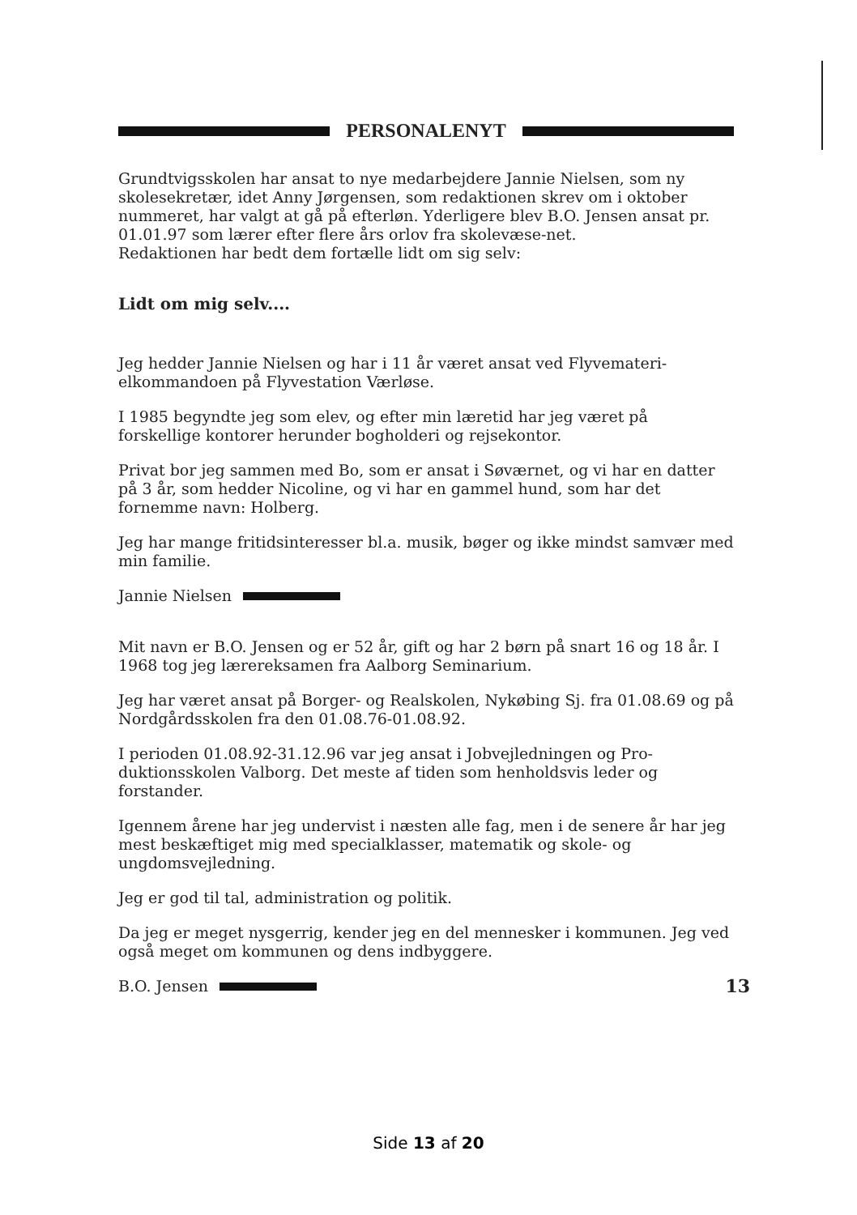PERSONALENYT
Grundtvigsskolen har ansat to nye medarbejdere Jannie Nielsen, som ny skolesekretær, idet Anny Jørgensen, som redaktionen skrev om i oktober nummeret, har valgt at gå på efterløn. Yderligere blev B.O. Jensen ansat pr. 01.01.97 som lærer efter flere års orlov fra skolevæse-net.
Redaktionen har bedt dem fortælle lidt om sig selv:
Lidt om mig selv....
Jeg hedder Jannie Nielsen og har i 11 år været ansat ved Flyvemateri-elkommandoen på Flyvestation Værløse.
I 1985 begyndte jeg som elev, og efter min læretid har jeg været på forskellige kontorer herunder bogholderi og rejsekontor.
Privat bor jeg sammen med Bo, som er ansat i Søværnet, og vi har en datter på 3 år, som hedder Nicoline, og vi har en gammel hund, som har det fornemme navn: Holberg.
Jeg har mange fritidsinteresser bl.a. musik, bøger og ikke mindst samvær med min familie.
Jannie Nielsen
Mit navn er B.O. Jensen og er 52 år, gift og har 2 børn på snart 16 og 18 år. I 1968 tog jeg lærereksamen fra Aalborg Seminarium.
Jeg har været ansat på Borger- og Realskolen, Nykøbing Sj. fra 01.08.69 og på Nordgårdsskolen fra den 01.08.76-01.08.92.
I perioden 01.08.92-31.12.96 var jeg ansat i Jobvejledningen og Pro-duktionsskolen Valborg. Det meste af tiden som henholdsvis leder og forstander.
Igennem årene har jeg undervist i næsten alle fag, men i de senere år har jeg mest beskæftiget mig med specialklasser, matematik og skole- og ungdomsvejledning.
Jeg er god til tal, administration og politik.
Da jeg er meget nysgerrig, kender jeg en del mennesker i kommunen. Jeg ved også meget om kommunen og dens indbyggere.
B.O. Jensen 13
Side 13 af 20